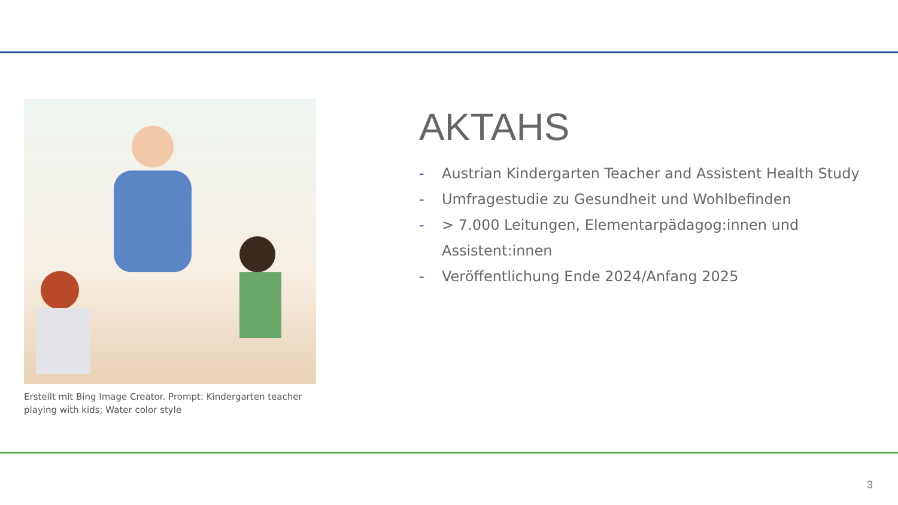Erstellt mit Bing Image Creator. Prompt: Kindergarten teacher playing with kids; Water color style
AKTAHS
- Austrian Kindergarten Teacher and Assistent Health Study
- Umfragestudie zu Gesundheit und Wohlbefinden
- > 7.000 Leitungen, Elementarpädagog:innen und
Assistent:innen
- Veröffentlichung Ende 2024/Anfang 2025
3